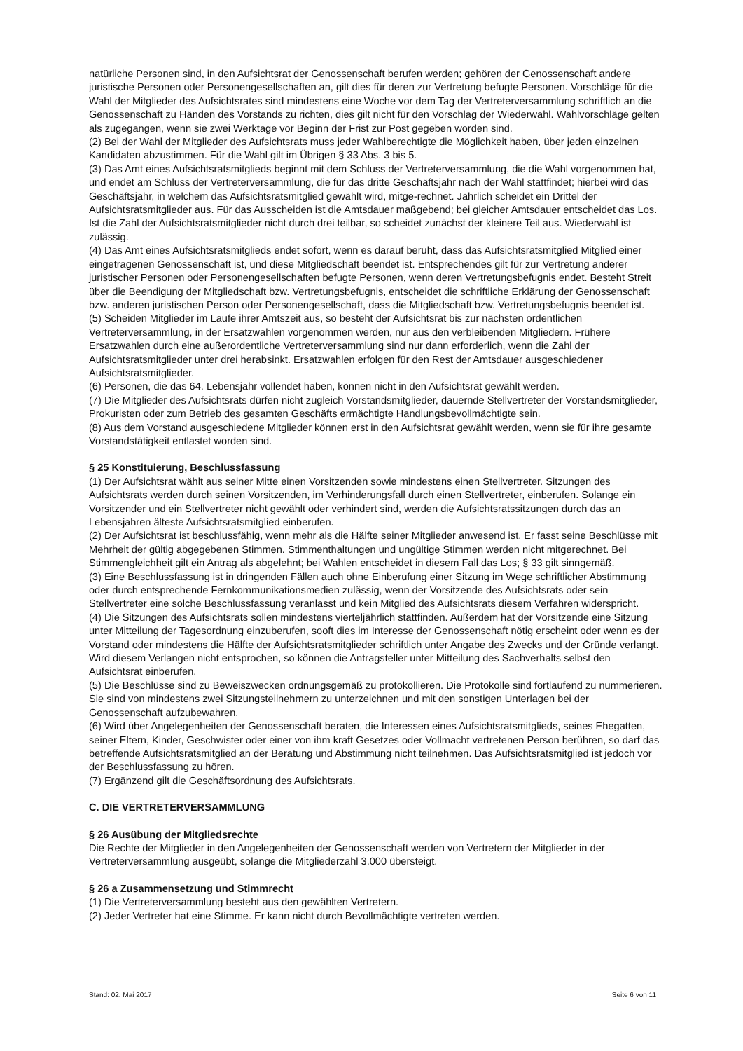natürliche Personen sind, in den Aufsichtsrat der Genossenschaft berufen werden; gehören der Genossenschaft andere juristische Personen oder Personengesellschaften an, gilt dies für deren zur Vertretung befugte Personen. Vorschläge für die Wahl der Mitglieder des Aufsichtsrates sind mindestens eine Woche vor dem Tag der Vertreterversammlung schriftlich an die Genossenschaft zu Händen des Vorstands zu richten, dies gilt nicht für den Vorschlag der Wiederwahl. Wahlvorschläge gelten als zugegangen, wenn sie zwei Werktage vor Beginn der Frist zur Post gegeben worden sind.
(2) Bei der Wahl der Mitglieder des Aufsichtsrats muss jeder Wahlberechtigte die Möglichkeit haben, über jeden einzelnen Kandidaten abzustimmen. Für die Wahl gilt im Übrigen § 33 Abs. 3 bis 5.
(3) Das Amt eines Aufsichtsratsmitglieds beginnt mit dem Schluss der Vertreterversammlung, die die Wahl vorgenommen hat, und endet am Schluss der Vertreterversammlung, die für das dritte Geschäftsjahr nach der Wahl stattfindet; hierbei wird das Geschäftsjahr, in welchem das Aufsichtsratsmitglied gewählt wird, mitge-rechnet. Jährlich scheidet ein Drittel der Aufsichtsratsmitglieder aus. Für das Ausscheiden ist die Amtsdauer maßgebend; bei gleicher Amtsdauer entscheidet das Los. Ist die Zahl der Aufsichtsratsmitglieder nicht durch drei teilbar, so scheidet zunächst der kleinere Teil aus. Wiederwahl ist zulässig.
(4) Das Amt eines Aufsichtsratsmitglieds endet sofort, wenn es darauf beruht, dass das Aufsichtsratsmitglied Mitglied einer eingetragenen Genossenschaft ist, und diese Mitgliedschaft beendet ist. Entsprechendes gilt für zur Vertretung anderer juristischer Personen oder Personengesellschaften befugte Personen, wenn deren Vertretungsbefugnis endet. Besteht Streit über die Beendigung der Mitgliedschaft bzw. Vertretungsbefugnis, entscheidet die schriftliche Erklärung der Genossenschaft bzw. anderen juristischen Person oder Personengesellschaft, dass die Mitgliedschaft bzw. Vertretungsbefugnis beendet ist.
(5) Scheiden Mitglieder im Laufe ihrer Amtszeit aus, so besteht der Aufsichtsrat bis zur nächsten ordentlichen Vertreterversammlung, in der Ersatzwahlen vorgenommen werden, nur aus den verbleibenden Mitgliedern. Frühere Ersatzwahlen durch eine außerordentliche Vertreterversammlung sind nur dann erforderlich, wenn die Zahl der Aufsichtsratsmitglieder unter drei herabsinkt. Ersatzwahlen erfolgen für den Rest der Amtsdauer ausgeschiedener Aufsichtsratsmitglieder.
(6) Personen, die das 64. Lebensjahr vollendet haben, können nicht in den Aufsichtsrat gewählt werden.
(7) Die Mitglieder des Aufsichtsrats dürfen nicht zugleich Vorstandsmitglieder, dauernde Stellvertreter der Vorstandsmitglieder, Prokuristen oder zum Betrieb des gesamten Geschäfts ermächtigte Handlungsbevollmächtigte sein.
(8) Aus dem Vorstand ausgeschiedene Mitglieder können erst in den Aufsichtsrat gewählt werden, wenn sie für ihre gesamte Vorstandstätigkeit entlastet worden sind.
§ 25 Konstituierung, Beschlussfassung
(1) Der Aufsichtsrat wählt aus seiner Mitte einen Vorsitzenden sowie mindestens einen Stellvertreter. Sitzungen des Aufsichtsrats werden durch seinen Vorsitzenden, im Verhinderungsfall durch einen Stellvertreter, einberufen. Solange ein Vorsitzender und ein Stellvertreter nicht gewählt oder verhindert sind, werden die Aufsichtsratssitzungen durch das an Lebensjahren älteste Aufsichtsratsmitglied einberufen.
(2) Der Aufsichtsrat ist beschlussfähig, wenn mehr als die Hälfte seiner Mitglieder anwesend ist. Er fasst seine Beschlüsse mit Mehrheit der gültig abgegebenen Stimmen. Stimmenthaltungen und ungültige Stimmen werden nicht mitgerechnet. Bei Stimmengleichheit gilt ein Antrag als abgelehnt; bei Wahlen entscheidet in diesem Fall das Los; § 33 gilt sinngemäß.
(3) Eine Beschlussfassung ist in dringenden Fällen auch ohne Einberufung einer Sitzung im Wege schriftlicher Abstimmung oder durch entsprechende Fernkommunikationsmedien zulässig, wenn der Vorsitzende des Aufsichtsrats oder sein Stellvertreter eine solche Beschlussfassung veranlasst und kein Mitglied des Aufsichtsrats diesem Verfahren widerspricht.
(4) Die Sitzungen des Aufsichtsrats sollen mindestens vierteljährlich stattfinden. Außerdem hat der Vorsitzende eine Sitzung unter Mitteilung der Tagesordnung einzuberufen, sooft dies im Interesse der Genossenschaft nötig erscheint oder wenn es der Vorstand oder mindestens die Hälfte der Aufsichtsratsmitglieder schriftlich unter Angabe des Zwecks und der Gründe verlangt. Wird diesem Verlangen nicht entsprochen, so können die Antragsteller unter Mitteilung des Sachverhalts selbst den Aufsichtsrat einberufen.
(5) Die Beschlüsse sind zu Beweiszwecken ordnungsgemäß zu protokollieren. Die Protokolle sind fortlaufend zu nummerieren. Sie sind von mindestens zwei Sitzungsteilnehmern zu unterzeichnen und mit den sonstigen Unterlagen bei der Genossenschaft aufzubewahren.
(6) Wird über Angelegenheiten der Genossenschaft beraten, die Interessen eines Aufsichtsratsmitglieds, seines Ehegatten, seiner Eltern, Kinder, Geschwister oder einer von ihm kraft Gesetzes oder Vollmacht vertretenen Person berühren, so darf das betreffende Aufsichtsratsmitglied an der Beratung und Abstimmung nicht teilnehmen. Das Aufsichtsratsmitglied ist jedoch vor der Beschlussfassung zu hören.
(7) Ergänzend gilt die Geschäftsordnung des Aufsichtsrats.
C. DIE VERTRETERVERSAMMLUNG
§ 26 Ausübung der Mitgliedsrechte
Die Rechte der Mitglieder in den Angelegenheiten der Genossenschaft werden von Vertretern der Mitglieder in der Vertreterversammlung ausgeübt, solange die Mitgliederzahl 3.000 übersteigt.
§ 26 a Zusammensetzung und Stimmrecht
(1) Die Vertreterversammlung besteht aus den gewählten Vertretern.
(2) Jeder Vertreter hat eine Stimme. Er kann nicht durch Bevollmächtigte vertreten werden.
Stand: 02. Mai 2017 Seite 6 von 11